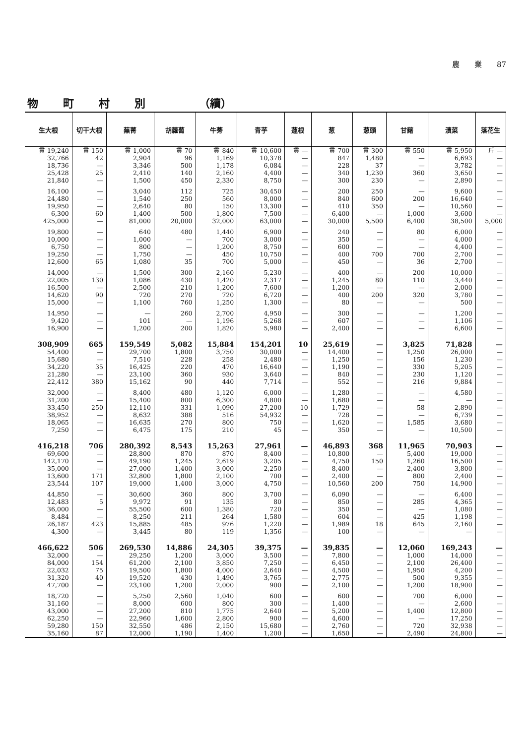農　　業　　87
物町村別 （續）
| 生大根 | 切干大根 | 蕪菁 | 胡蘿蔔 | 牛蒡 | 青芋 | 蓮根 | 葱 | 葱頭 | 甘藷 | 漬菜 | 落花生 |
| --- | --- | --- | --- | --- | --- | --- | --- | --- | --- | --- | --- |
| 貫 19,240 | 貫 150 | 貫 1,000 | 貫 70 | 貫 840 | 貫 10,600 | 貫 — | 貫 700 | 貫 300 | 貫 550 | 貫 5,950 | 斤 — |
| 32,766 | 42 | 2,904 | 96 | 1,169 | 10,378 | — | 847 | 1,480 | — | 6,693 | — |
| 18,736 | — | 3,346 | 500 | 1,178 | 6,084 | — | 228 | 37 | — | 3,782 | — |
| 25,428 | 25 | 2,410 | 140 | 2,160 | 4,400 | — | 340 | 1,230 | 360 | 3,650 | — |
| 21,840 | — | 1,500 | 450 | 2,330 | 8,750 | — | 300 | 230 | — | 2,890 | — |
| 16,100 | — | 3,040 | 112 | 725 | 30,450 | — | 200 | 250 | — | 9,600 | — |
| 24,480 | — | 1,540 | 250 | 560 | 8,000 | — | 840 | 600 | 200 | 16,640 | — |
| 19,950 | — | 2,640 | 80 | 150 | 13,300 | — | 410 | 350 | — | 10,560 | — |
| 6,300 | 60 | 1,400 | 500 | 1,800 | 7,500 | — | 6,400 | — | 1,000 | 3,600 | — |
| 425,000 | — | 81,000 | 20,000 | 32,000 | 63,000 | — | 30,000 | 5,500 | 6,400 | 38,500 | 5,000 |
| 19,800 | — | 640 | 480 | 1,440 | 6,900 | — | 240 | — | 80 | 6,000 | — |
| 10,000 | — | 1,000 | — | 700 | 3,000 | — | 350 | — | — | 4,000 | — |
| 6,750 | — | 800 | — | 1,200 | 8,750 | — | 600 | — | — | 4,400 | — |
| 19,250 | — | 1,750 | — | 450 | 10,750 | — | 400 | 700 | 700 | 2,700 | — |
| 12,600 | 65 | 1,080 | 35 | 700 | 5,000 | — | 450 | — | 36 | 2,700 | — |
| 14,000 | — | 1,500 | 300 | 2,160 | 5,230 | — | 400 | — | 200 | 10,000 | — |
| 22,005 | 130 | 1,086 | 430 | 1,420 | 2,317 | — | 1,245 | 80 | 110 | 3,440 | — |
| 16,500 | — | 2,500 | 210 | 1,200 | 7,600 | — | 1,200 | — | — | 2,000 | — |
| 14,620 | 90 | 720 | 270 | 720 | 6,720 | — | 400 | 200 | 320 | 3,780 | — |
| 15,000 | — | 1,100 | 760 | 1,250 | 1,300 | — | 80 | — | — | 500 | — |
| 14,950 | — | — | 260 | 2,700 | 4,950 | — | 300 | — | — | 1,200 | — |
| 9,420 | — | 101 | — | 1,196 | 5,268 | — | 607 | — | — | 1,106 | — |
| 16,900 | — | 1,200 | 200 | 1,820 | 5,980 | — | 2,400 | — | — | 6,600 | — |
| 308,909 | 665 | 159,549 | 5,082 | 15,884 | 154,201 | 10 | 25,619 | — | 3,825 | 71,828 | — |
| 54,400 | — | 29,700 | 1,800 | 3,750 | 30,000 | — | 14,400 | — | 1,250 | 26,000 | — |
| 15,680 | — | 7,510 | 228 | 258 | 2,480 | — | 1,250 | — | 156 | 1,230 | — |
| 34,220 | 35 | 16,425 | 220 | 470 | 16,640 | — | 1,190 | — | 330 | 5,205 | — |
| 21,280 | — | 23,100 | 360 | 930 | 3,640 | — | 840 | — | 230 | 1,120 | — |
| 22,412 | 380 | 15,162 | 90 | 440 | 7,714 | — | 552 | — | 216 | 9,884 | — |
| 32,000 | — | 8,400 | 480 | 1,120 | 6,000 | — | 1,280 | — | — | 4,580 | — |
| 31,200 | — | 15,400 | 800 | 6,300 | 4,800 | — | 1,680 | — | — | — | — |
| 33,450 | 250 | 12,110 | 331 | 1,090 | 27,200 | 10 | 1,729 | — | 58 | 2,890 | — |
| 38,952 | — | 8,632 | 388 | 516 | 54,932 | — | 728 | — | — | 6,739 | — |
| 18,065 | — | 16,635 | 270 | 800 | 750 | — | 1,620 | — | 1,585 | 3,680 | — |
| 7,250 | — | 6,475 | 175 | 210 | 45 | — | 350 | — | — | 10,500 | — |
| 416,218 | 706 | 280,392 | 8,543 | 15,263 | 27,961 | — | 46,893 | 368 | 11,965 | 70,903 | — |
| 69,600 | — | 28,800 | 870 | 870 | 8,400 | — | 10,800 | — | 5,400 | 19,000 | — |
| 142,170 | — | 49,190 | 1,245 | 2,619 | 3,205 | — | 4,750 | 150 | 1,260 | 16,500 | — |
| 35,000 | — | 27,000 | 1,400 | 3,000 | 2,250 | — | 8,400 | — | 2,400 | 3,800 | — |
| 13,600 | 171 | 32,800 | 1,800 | 2,100 | 700 | — | 2,400 | — | 800 | 2,400 | — |
| 23,544 | 107 | 19,000 | 1,400 | 3,000 | 4,750 | — | 10,560 | 200 | 750 | 14,900 | — |
| 44,850 | — | 30,600 | 360 | 800 | 3,700 | — | 6,090 | — | — | 6,400 | — |
| 12,483 | 5 | 9,972 | 91 | 135 | 80 | — | 850 | — | 285 | 4,365 | — |
| 36,000 | — | 55,500 | 600 | 1,380 | 720 | — | 350 | — | — | 1,080 | — |
| 8,484 | — | 8,250 | 211 | 264 | 1,580 | — | 604 | — | 425 | 1,198 | — |
| 26,187 | 423 | 15,885 | 485 | 976 | 1,220 | — | 1,989 | 18 | 645 | 2,160 | — |
| 4,300 | — | 3,445 | 80 | 119 | 1,356 | — | 100 | — | — | — | — |
| 466,622 | 506 | 269,530 | 14,886 | 24,305 | 39,375 | — | 39,835 | — | 12,060 | 169,243 | — |
| 32,000 | — | 29,250 | 1,200 | 3,000 | 3,500 | — | 7,800 | — | 1,000 | 14,000 | — |
| 84,000 | 154 | 61,200 | 2,100 | 3,850 | 7,250 | — | 6,450 | — | 2,100 | 26,400 | — |
| 22,032 | 75 | 19,500 | 1,800 | 4,000 | 2,640 | — | 4,500 | — | 1,950 | 4,200 | — |
| 31,320 | 40 | 19,520 | 430 | 1,490 | 3,765 | — | 2,775 | — | 500 | 9,355 | — |
| 47,700 | — | 23,100 | 1,200 | 2,000 | 900 | — | 2,100 | — | 1,200 | 18,900 | — |
| 18,720 | — | 5,250 | 2,560 | 1,040 | 600 | — | 600 | — | 700 | 6,000 | — |
| 31,160 | — | 8,000 | 600 | 800 | 300 | — | 1,400 | — | — | 2,600 | — |
| 43,000 | — | 27,200 | 810 | 1,775 | 2,640 | — | 5,200 | — | 1,400 | 12,800 | — |
| 62,250 | — | 22,960 | 1,600 | 2,800 | 900 | — | 4,600 | — | — | 17,250 | — |
| 59,280 | 150 | 32,550 | 486 | 2,150 | 15,680 | — | 2,760 | — | 720 | 32,938 | — |
| 35,160 | 87 | 12,000 | 1,190 | 1,400 | 1,200 | — | 1,650 | — | 2,490 | 24,800 | — |